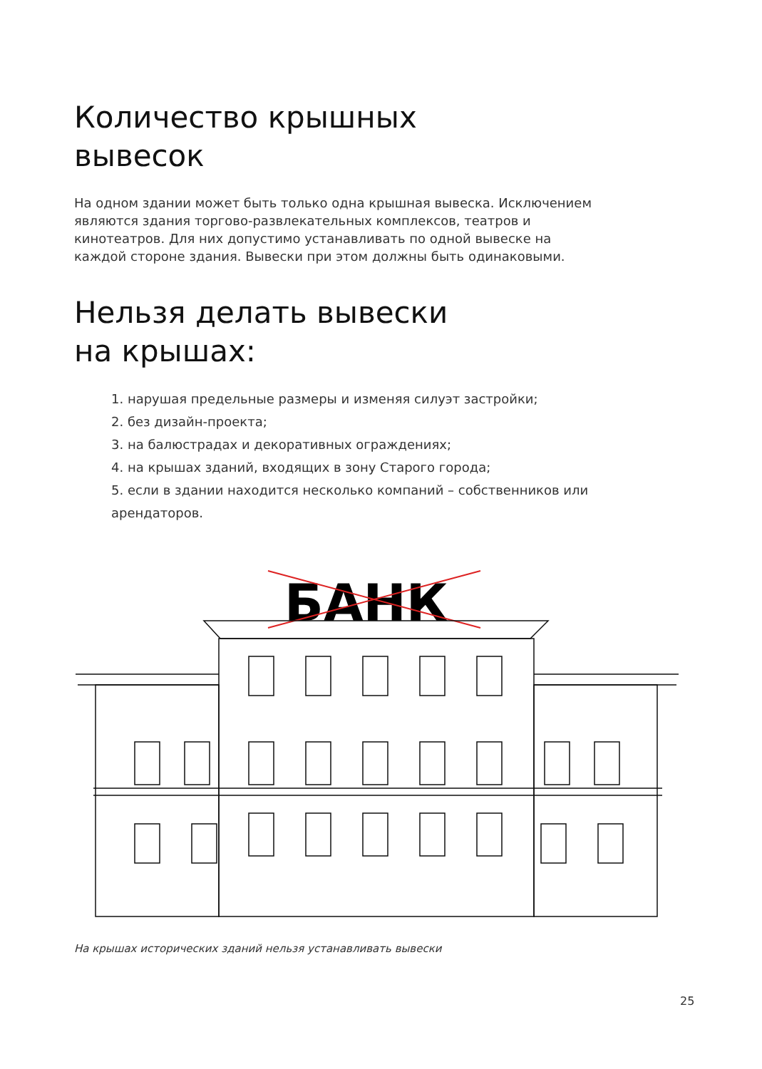Количество крышных
вывесок
На одном здании может быть только одна крышная вывеска. Исключением являются здания торгово-развлекательных комплексов, театров и кинотеатров. Для них допустимо устанавливать по одной вывеске на каждой стороне здания. Вывески при этом должны быть одинаковыми.
Нельзя делать вывески
на крышах:
1. нарушая предельные размеры и изменяя силуэт застройки;
2. без дизайн-проекта;
3. на балюстрадах и декоративных ограждениях;
4. на крышах зданий, входящих в зону Старого города;
5. если в здании находится несколько компаний – собственников или арендаторов.
БАНК
На крышах исторических зданий нельзя устанавливать вывески
25